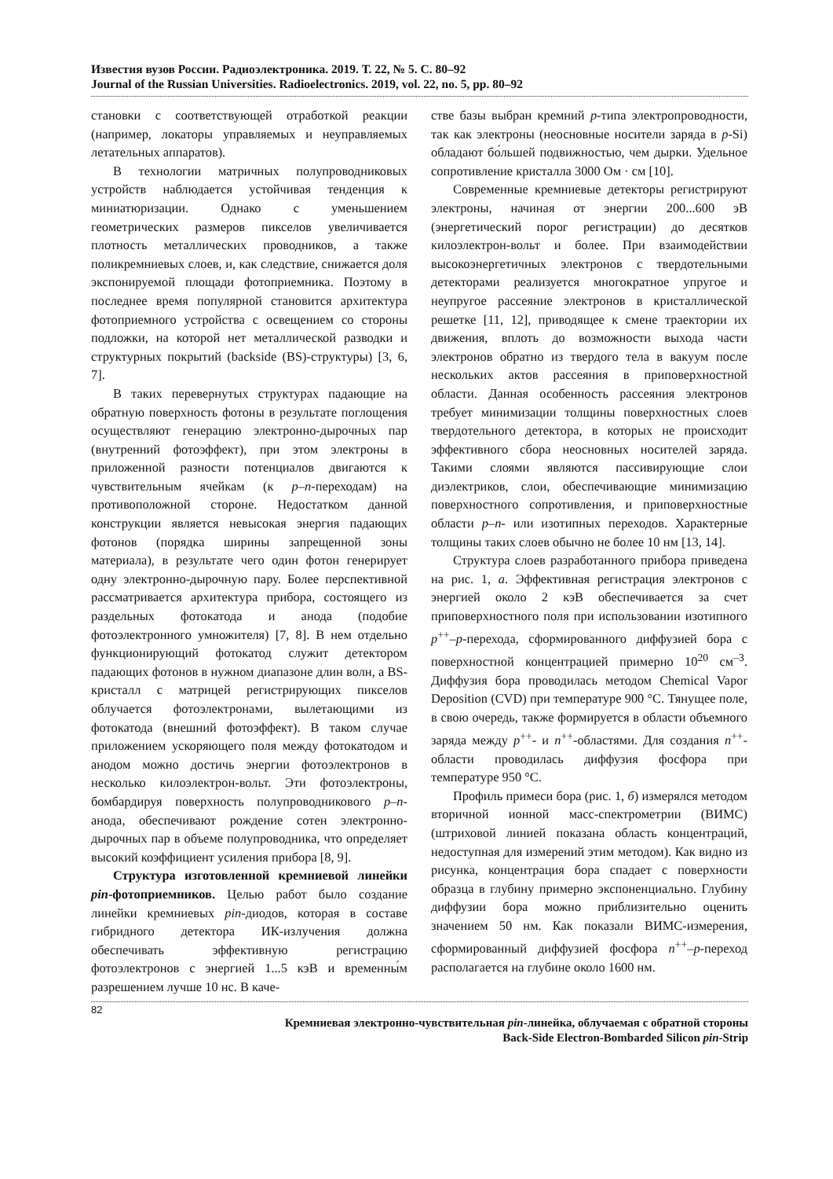Известия вузов России. Радиоэлектроника. 2019. Т. 22, № 5. С. 80–92
Journal of the Russian Universities. Radioelectronics. 2019, vol. 22, no. 5, pp. 80–92
становки с соответствующей отработкой реакции (например, локаторы управляемых и неуправляемых летательных аппаратов).
В технологии матричных полупроводниковых устройств наблюдается устойчивая тенденция к миниатюризации. Однако с уменьшением геометрических размеров пикселов увеличивается плотность металлических проводников, а также поликремниевых слоев, и, как следствие, снижается доля экспонируемой площади фотоприемника. Поэтому в последнее время популярной становится архитектура фотоприемного устройства с освещением со стороны подложки, на которой нет металлической разводки и структурных покрытий (backside (BS)-структуры) [3, 6, 7].
В таких перевернутых структурах падающие на обратную поверхность фотоны в результате поглощения осуществляют генерацию электронно-дырочных пар (внутренний фотоэффект), при этом электроны в приложенной разности потенциалов двигаются к чувствительным ячейкам (к p–n-переходам) на противоположной стороне. Недостатком данной конструкции является невысокая энергия падающих фотонов (порядка ширины запрещенной зоны материала), в результате чего один фотон генерирует одну электронно-дырочную пару. Более перспективной рассматривается архитектура прибора, состоящего из раздельных фотокатода и анода (подобие фотоэлектронного умножителя) [7, 8]. В нем отдельно функционирующий фотокатод служит детектором падающих фотонов в нужном диапазоне длин волн, а BS-кристалл с матрицей регистрирующих пикселов облучается фотоэлектронами, вылетающими из фотокатода (внешний фотоэффект). В таком случае приложением ускоряющего поля между фотокатодом и анодом можно достичь энергии фотоэлектронов в несколько килоэлектрон-вольт. Эти фотоэлектроны, бомбардируя поверхность полупроводникового p–n-анода, обеспечивают рождение сотен электронно-дырочных пар в объеме полупроводника, что определяет высокий коэффициент усиления прибора [8, 9].
Структура изготовленной кремниевой линейки pin-фотоприемников. Целью работ было создание линейки кремниевых pin-диодов, которая в составе гибридного детектора ИК-излучения должна обеспечивать эффективную регистрацию фотоэлектронов с энергией 1...5 кэВ и временны́м разрешением лучше 10 нс. В каче-
стве базы выбран кремний p-типа электропроводности, так как электроны (неосновные носители заряда в p-Si) обладают бо́льшей подвижностью, чем дырки. Удельное сопротивление кристалла 3000 Ом · см [10].
Современные кремниевые детекторы регистрируют электроны, начиная от энергии 200...600 эВ (энергетический порог регистрации) до десятков килоэлектрон-вольт и более. При взаимодействии высокоэнергетичных электронов с твердотельными детекторами реализуется многократное упругое и неупругое рассеяние электронов в кристаллической решетке [11, 12], приводящее к смене траектории их движения, вплоть до возможности выхода части электронов обратно из твердого тела в вакуум после нескольких актов рассеяния в приповерхностной области. Данная особенность рассеяния электронов требует минимизации толщины поверхностных слоев твердотельного детектора, в которых не происходит эффективного сбора неосновных носителей заряда. Такими слоями являются пассивирующие слои диэлектриков, слои, обеспечивающие минимизацию поверхностного сопротивления, и приповерхностные области p–n- или изотипных переходов. Характерные толщины таких слоев обычно не более 10 нм [13, 14].
Структура слоев разработанного прибора приведена на рис. 1, а. Эффективная регистрация электронов с энергией около 2 кэВ обеспечивается за счет приповерхностного поля при использовании изотипного p<sup>++</sup>–p-перехода, сформированного диффузией бора с поверхностной концентрацией примерно 10<sup>20</sup> см<sup>–3</sup>. Диффузия бора проводилась методом Chemical Vapor Deposition (CVD) при температуре 900 °С. Тянущее поле, в свою очередь, также формируется в области объемного заряда между p<sup>++</sup>- и n<sup>++</sup>-областями. Для создания n<sup>++</sup>-области проводилась диффузия фосфора при температуре 950 °С.
Профиль примеси бора (рис. 1, б) измерялся методом вторичной ионной масс-спектрометрии (ВИМС) (штриховой линией показана область концентраций, недоступная для измерений этим методом). Как видно из рисунка, концентрация бора спадает с поверхности образца в глубину примерно экспоненциально. Глубину диффузии бора можно приблизительно оценить значением 50 нм. Как показали ВИМС-измерения, сформированный диффузией фосфора n<sup>++</sup>–p-переход располагается на глубине около 1600 нм.
82
Кремниевая электронно-чувствительная pin-линейка, облучаемая с обратной стороны
Back-Side Electron-Bombarded Silicon pin-Strip